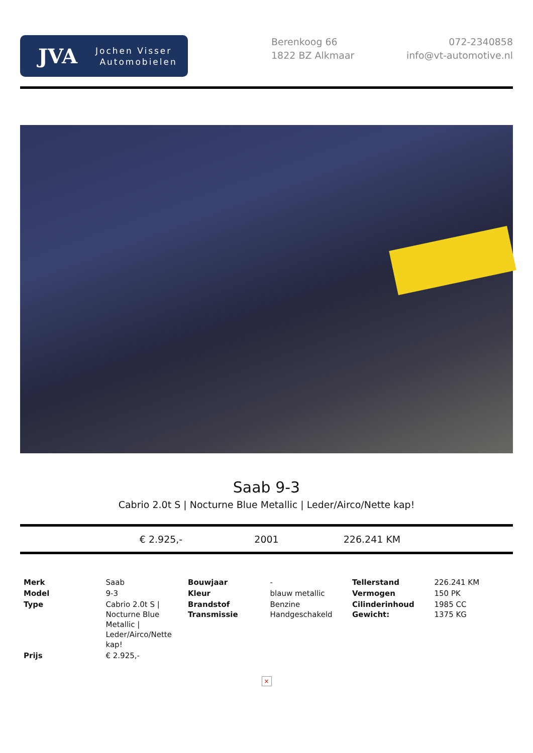JVA
Jochen Visser
Automobielen
Berenkoog 66
1822 BZ Alkmaar
072-2340858
info@vt-automotive.nl
Saab 9-3
Cabrio 2.0t S | Nocturne Blue Metallic | Leder/Airco/Nette kap!
€ 2.925,- 2001 226.241 KM
| Merk | Saab | Bouwjaar | - | Tellerstand | 226.241 KM |
| Model | 9-3 | Kleur | blauw metallic | Vermogen | 150 PK |
| Type | Cabrio 2.0t S / Nocturne Blue Metallic / Leder/Airco/Nette kap! | Brandstof Transmissie | Benzine Handgeschakeld | Cilinderinhoud Gewicht: | 1985 CC 1375 KG |
| Prijs | € 2.925,- | | | | |
×